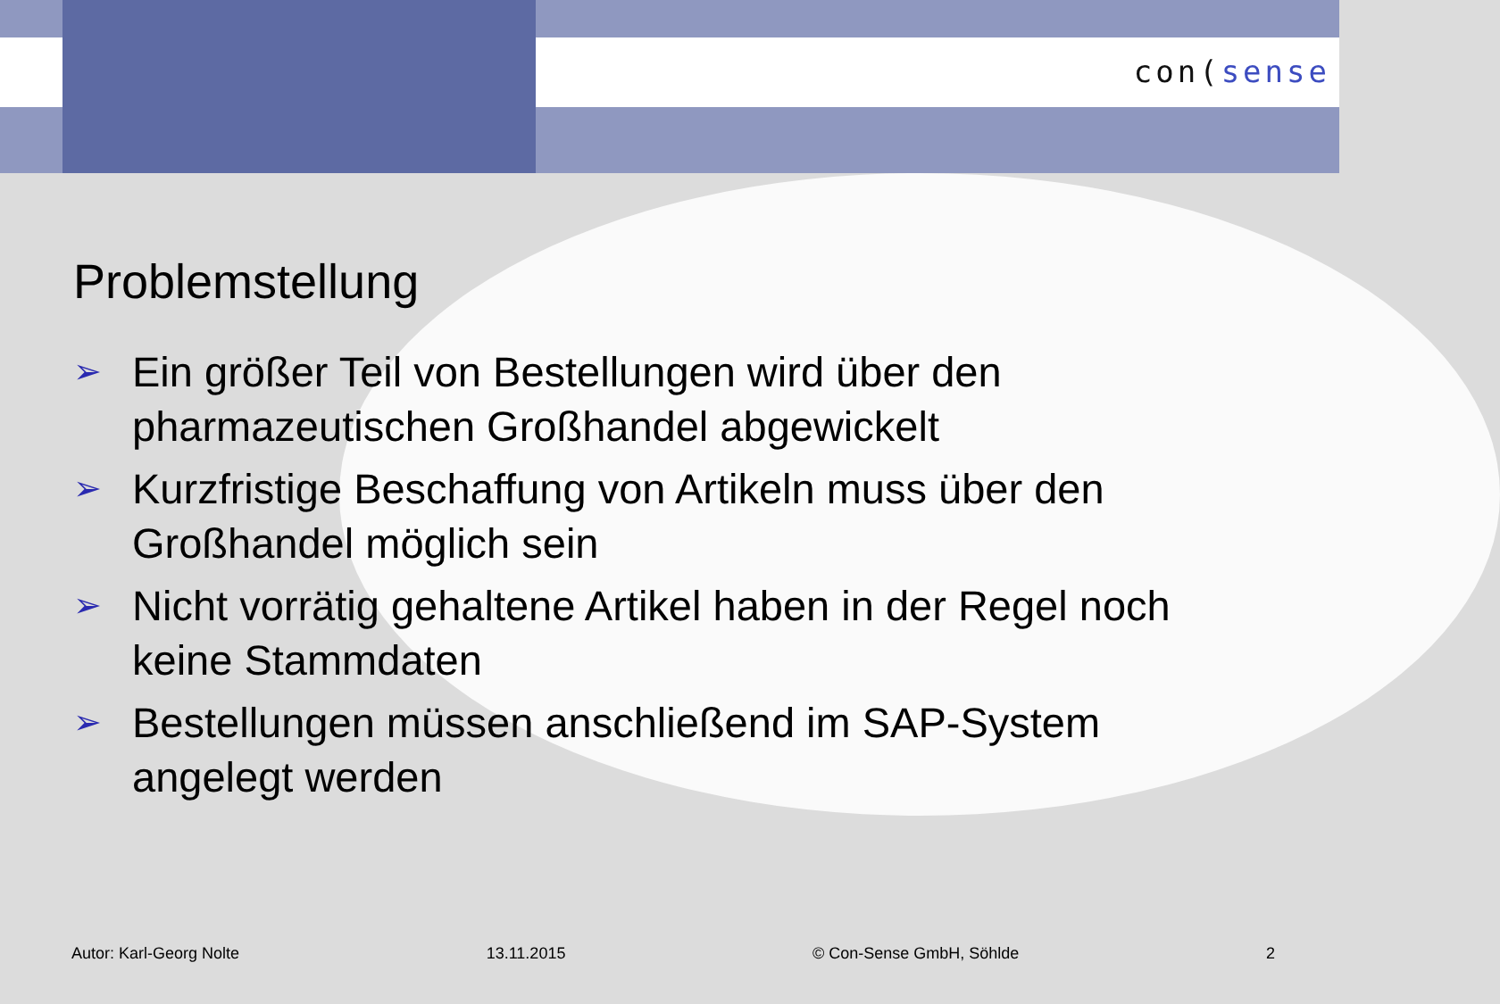con(sense
Problemstellung
➢ Ein größer Teil von Bestellungen wird über den pharmazeutischen Großhandel abgewickelt
➢ Kurzfristige Beschaffung von Artikeln muss über den Großhandel möglich sein
➢ Nicht vorrätig gehaltene Artikel haben in der Regel noch keine Stammdaten
➢ Bestellungen müssen anschließend im SAP-System angelegt werden
Autor: Karl-Georg Nolte 13.11.2015 © Con-Sense GmbH, Söhlde 2